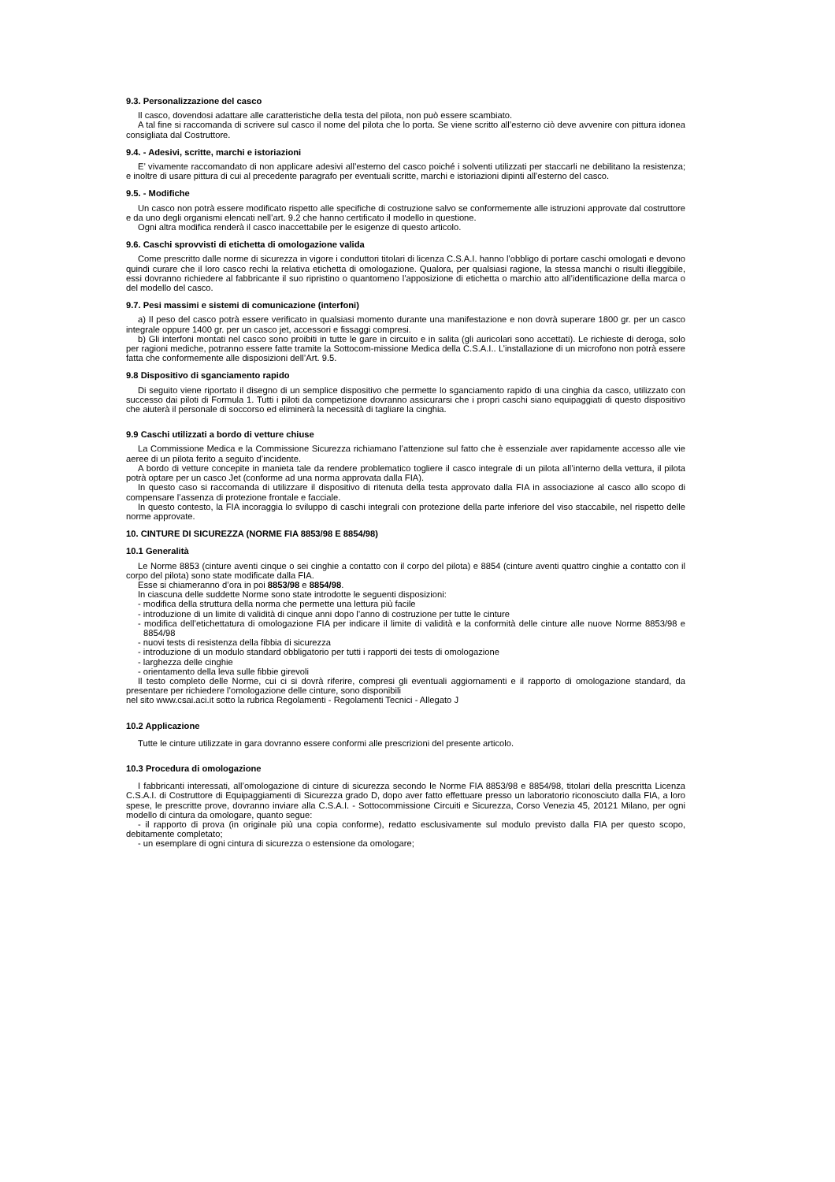9.3. Personalizzazione del casco
Il casco, dovendosi adattare alle caratteristiche della testa del pilota, non può essere scambiato.
A tal fine si raccomanda di scrivere sul casco il nome del pilota che lo porta. Se viene scritto all’esterno ciò deve avvenire con pittura idonea consigliata dal Costruttore.
9.4. - Adesivi, scritte, marchi e istoriazioni
E’ vivamente raccomandato di non applicare adesivi all’esterno del casco poiché i solventi utilizzati per staccarli ne debilitano la resistenza; e inoltre di usare pittura di cui al precedente paragrafo per eventuali scritte, marchi e istoriazioni dipinti all’esterno del casco.
9.5. - Modifiche
Un casco non potrà essere modificato rispetto alle specifiche di costruzione salvo se conformemente alle istruzioni approvate dal costruttore e da uno degli organismi elencati nell’art. 9.2 che hanno certificato il modello in questione.
Ogni altra modifica renderà il casco inaccettabile per le esigenze di questo articolo.
9.6. Caschi sprovvisti di etichetta di omologazione valida
Come prescritto dalle norme di sicurezza in vigore i conduttori titolari di licenza C.S.A.I. hanno l’obbligo di portare caschi omologati e devono quindi curare che il loro casco rechi la relativa etichetta di omologazione. Qualora, per qualsiasi ragione, la stessa manchi o risulti illeggibile, essi dovranno richiedere al fabbricante il suo ripristino o quantomeno l’apposizione di etichetta o marchio atto all’identificazione della marca o del modello del casco.
9.7. Pesi massimi e sistemi di comunicazione (interfoni)
a) Il peso del casco potrà essere verificato in qualsiasi momento durante una manifestazione e non dovrà superare 1800 gr. per un casco integrale oppure 1400 gr. per un casco jet, accessori e fissaggi compresi.
b) Gli interfoni montati nel casco sono proibiti in tutte le gare in circuito e in salita (gli auricolari sono accettati). Le richieste di deroga, solo per ragioni mediche, potranno essere fatte tramite la Sottocom-missione Medica della C.S.A.I.. L’installazione di un microfono non potrà essere fatta che conformemente alle disposizioni dell’Art. 9.5.
9.8 Dispositivo di sganciamento rapido
Di seguito viene riportato il disegno di un semplice dispositivo che permette lo sganciamento rapido di una cinghia da casco, utilizzato con successo dai piloti di Formula 1. Tutti i piloti da competizione dovranno assicurarsi che i propri caschi siano equipaggiati di questo dispositivo che aiuterà il personale di soccorso ed eliminerà la necessità di tagliare la cinghia.
9.9 Caschi utilizzati a bordo di vetture chiuse
La Commissione Medica e la Commissione Sicurezza richiamano l’attenzione sul fatto che è essenziale aver rapidamente accesso alle vie aeree di un pilota ferito a seguito d’incidente.
A bordo di vetture concepite in manieta tale da rendere problematico togliere il casco integrale di un pilota all’interno della vettura, il pilota potrà optare per un casco Jet (conforme ad una norma approvata dalla FIA).
In questo caso si raccomanda di utilizzare il dispositivo di ritenuta della testa approvato dalla FIA in associazione al casco allo scopo di compensare l’assenza di protezione frontale e facciale.
In questo contesto, la FIA incoraggia lo sviluppo di caschi integrali con protezione della parte inferiore del viso staccabile, nel rispetto delle norme approvate.
10. CINTURE DI SICUREZZA (NORME FIA 8853/98 E 8854/98)
10.1 Generalità
Le Norme 8853 (cinture aventi cinque o sei cinghie a contatto con il corpo del pilota) e 8854 (cinture aventi quattro cinghie a contatto con il corpo del pilota) sono state modificate dalla FIA.
Esse si chiameranno d’ora in poi 8853/98 e 8854/98.
In ciascuna delle suddette Norme sono state introdotte le seguenti disposizioni:
- modifica della struttura della norma che permette una lettura più facile
- introduzione di un limite di validità di cinque anni dopo l’anno di costruzione per tutte le cinture
- modifica dell’etichettatura di omologazione FIA per indicare il limite di validità e la conformità delle cinture alle nuove Norme 8853/98 e 8854/98
- nuovi tests di resistenza della fibbia di sicurezza
- introduzione di un modulo standard obbligatorio per tutti i rapporti dei tests di omologazione
- larghezza delle cinghie
- orientamento della leva sulle fibbie girevoli
Il testo completo delle Norme, cui ci si dovrà riferire, compresi gli eventuali aggiornamenti e il rapporto di omologazione standard, da presentare per richiedere l’omologazione delle cinture, sono disponibili
nel sito www.csai.aci.it sotto la rubrica Regolamenti - Regolamenti Tecnici - Allegato J
10.2 Applicazione
Tutte le cinture utilizzate in gara dovranno essere conformi alle prescrizioni del presente articolo.
10.3 Procedura di omologazione
I fabbricanti interessati, all’omologazione di cinture di sicurezza secondo le Norme FIA 8853/98 e 8854/98, titolari della prescritta Licenza C.S.A.I. di Costruttore di Equipaggiamenti di Sicurezza grado D, dopo aver fatto effettuare presso un laboratorio riconosciuto dalla FIA, a loro spese, le prescritte prove, dovranno inviare alla C.S.A.I. - Sottocommissione Circuiti e Sicurezza, Corso Venezia 45, 20121 Milano, per ogni modello di cintura da omologare, quanto segue:
- il rapporto di prova (in originale più una copia conforme), redatto esclusivamente sul modulo previsto dalla FIA per questo scopo, debitamente completato;
- un esemplare di ogni cintura di sicurezza o estensione da omologare;